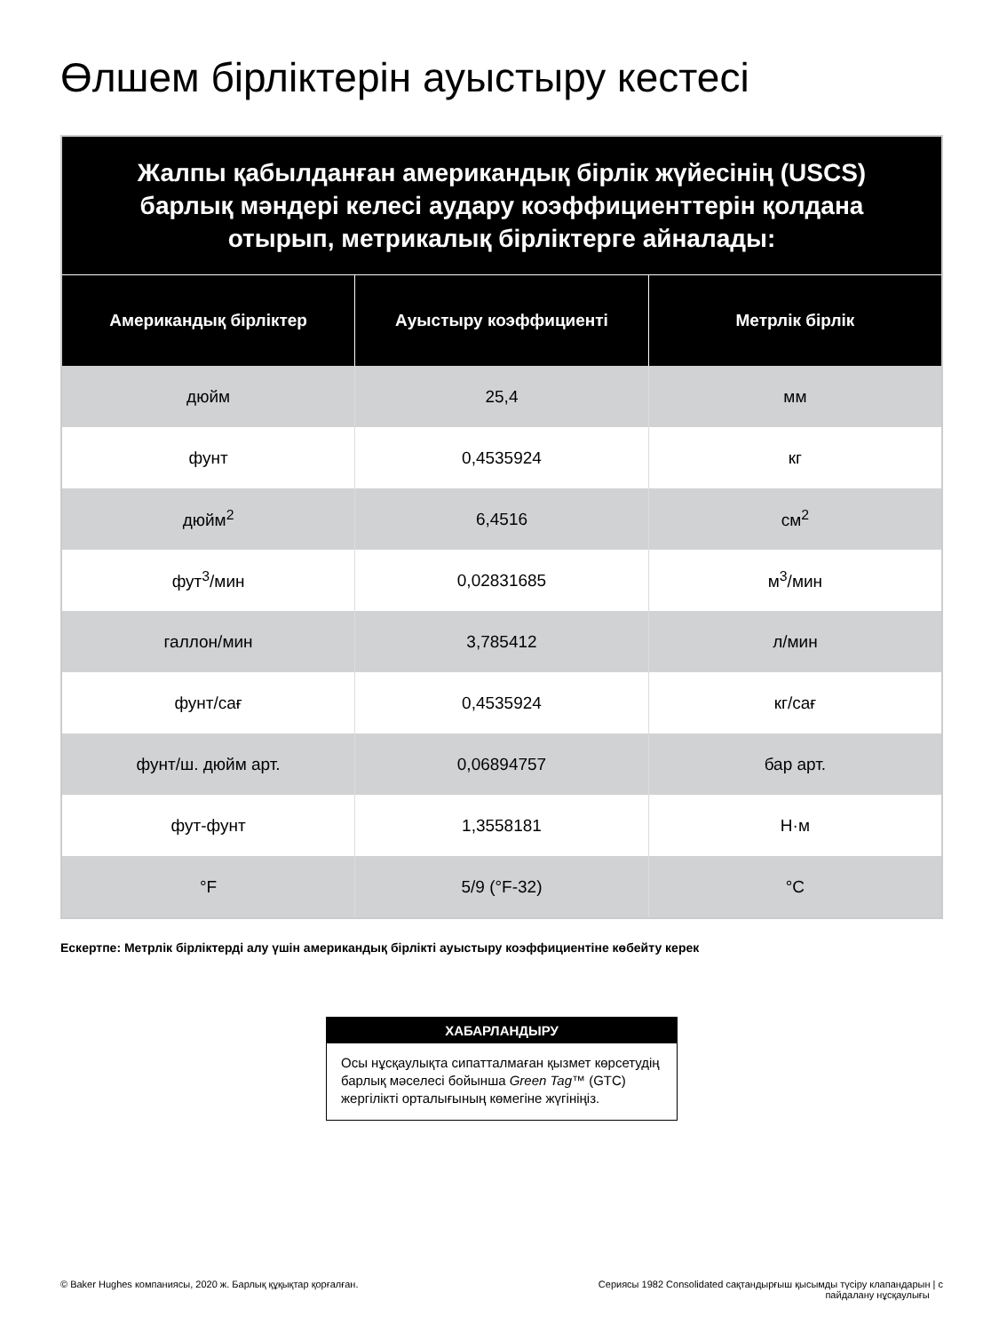Өлшем бірліктерін ауыстыру кестесі
| Жалпы қабылданған американдық бірлік жүйесінің (USCS) барлық мәндері келесі аудару коэффициенттерін қолдана отырып, метрикалық бірліктерге айналады: | | |
| Американдық бірліктер | Ауыстыру коэффициенті | Метрлік бірлік |
| дюйм | 25,4 | мм |
| фунт | 0,4535924 | кг |
| дюйм<sup>2</sup> | 6,4516 | см<sup>2</sup> |
| фут<sup>3</sup>/мин | 0,02831685 | м<sup>3</sup>/мин |
| галлон/мин | 3,785412 | л/мин |
| фунт/сағ | 0,4535924 | кг/сағ |
| фунт/ш. дюйм арт. | 0,06894757 | бар арт. |
| фут-фунт | 1,3558181 | Н·м |
| °F | 5/9 (°F-32) | °C |
Ескертпе: Метрлік бірліктерді алу үшін американдық бірлікті ауыстыру коэффициентіне көбейту керек
ХАБАРЛАНДЫРУ
Осы нұсқаулықта сипатталмаған қызмет көрсетудің барлық мәселесі бойынша Green Tag™ (GTC) жергілікті орталығының көмегіне жүгініңіз.
© Baker Hughes компаниясы, 2020 ж. Барлық құқықтар қорғалған. Сериясы 1982 Consolidated сақтандырғыш қысымды түсіру клапандарын | с
пайдалану нұсқаулығы